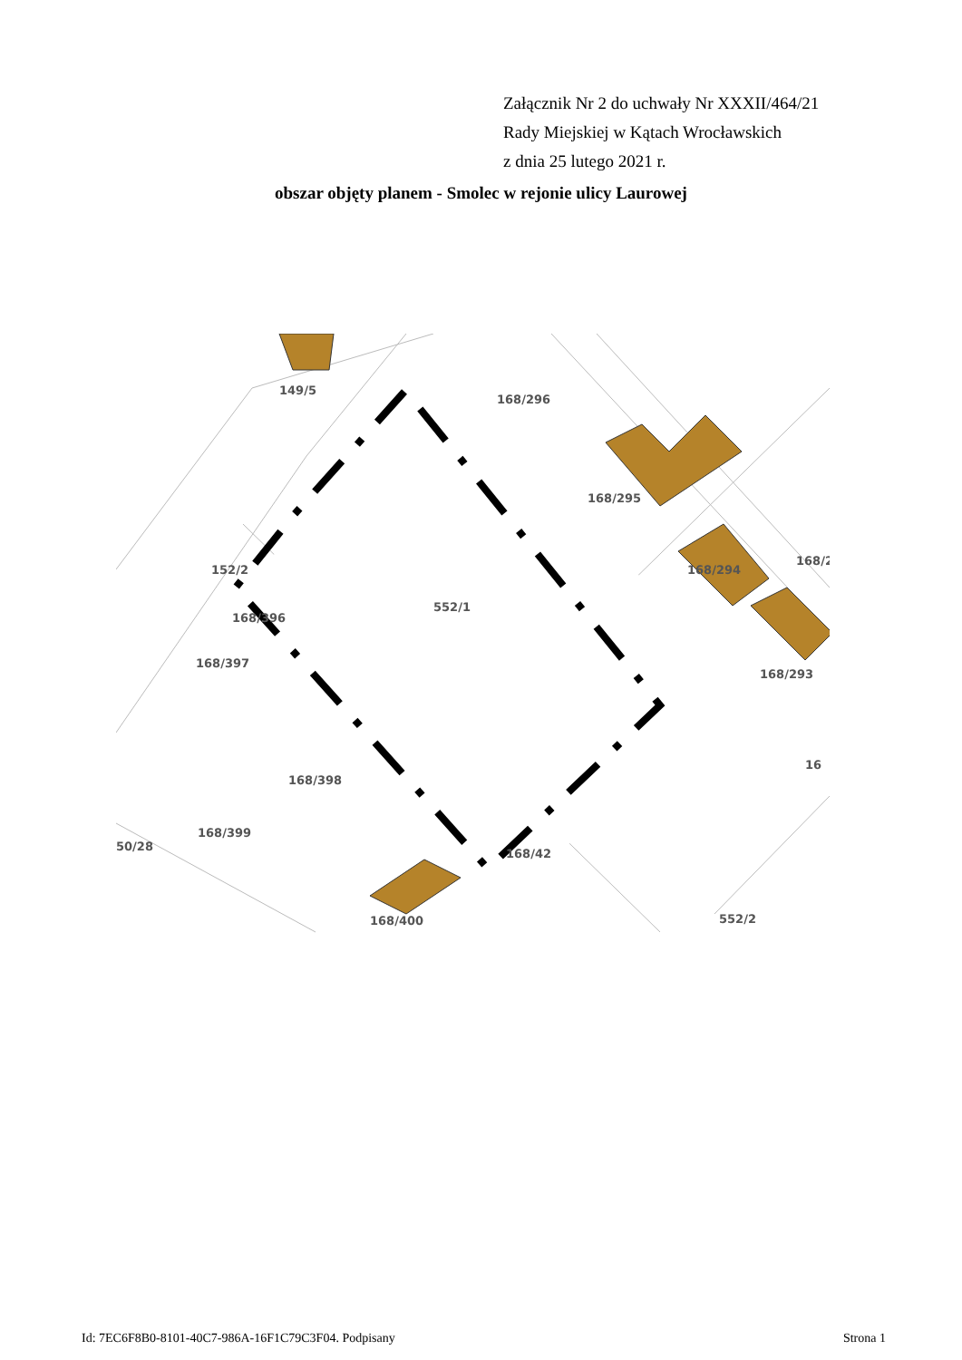Załącznik Nr 2 do uchwały Nr XXXII/464/21
Rady Miejskiej w Kątach Wrocławskich
z dnia 25 lutego 2021 r.
obszar objęty planem - Smolec w rejonie ulicy Laurowej
149/5
168/296
168/295
168/294
168/2
552/1
152/2
168/396
168/397
168/398
168/399
50/28
168/42
168/400
552/2
16
168/293
Id: 7EC6F8B0-8101-40C7-986A-16F1C79C3F04. Podpisany Strona 1